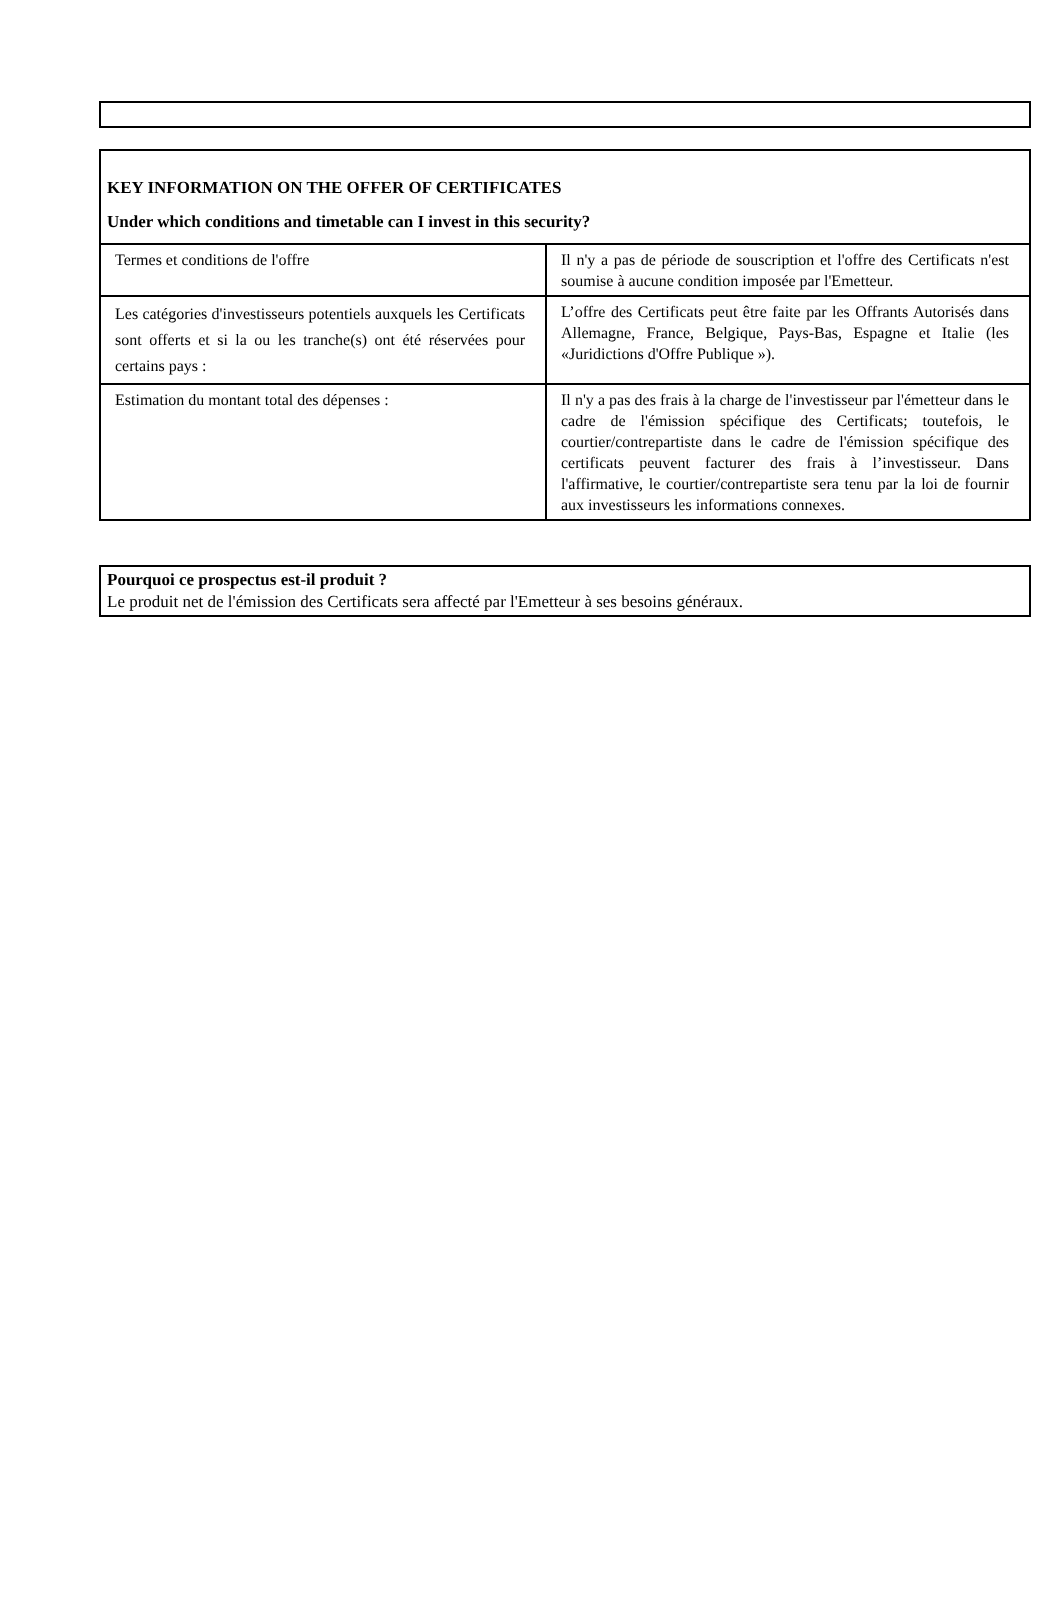| KEY INFORMATION ON THE OFFER OF CERTIFICATES Under which conditions and timetable can I invest in this security? | |
| Termes et conditions de l'offre | Il n'y a pas de période de souscription et l'offre des Certificats n'est soumise à aucune condition imposée par l'Emetteur. |
| Les catégories d'investisseurs potentiels auxquels les Certificats sont offerts et si la ou les tranche(s) ont été réservées pour certains pays : | L’offre des Certificats peut être faite par les Offrants Autorisés dans Allemagne, France, Belgique, Pays-Bas, Espagne et Italie (les «Juridictions d'Offre Publique »). |
| Estimation du montant total des dépenses : | Il n'y a pas des frais à la charge de l'investisseur par l'émetteur dans le cadre de l'émission spécifique des Certificats; toutefois, le courtier/contrepartiste dans le cadre de l'émission spécifique des certificats peuvent facturer des frais à l’investisseur. Dans l'affirmative, le courtier/contrepartiste sera tenu par la loi de fournir aux investisseurs les informations connexes. |
Pourquoi ce prospectus est-il produit ?
Le produit net de l'émission des Certificats sera affecté par l'Emetteur à ses besoins généraux.